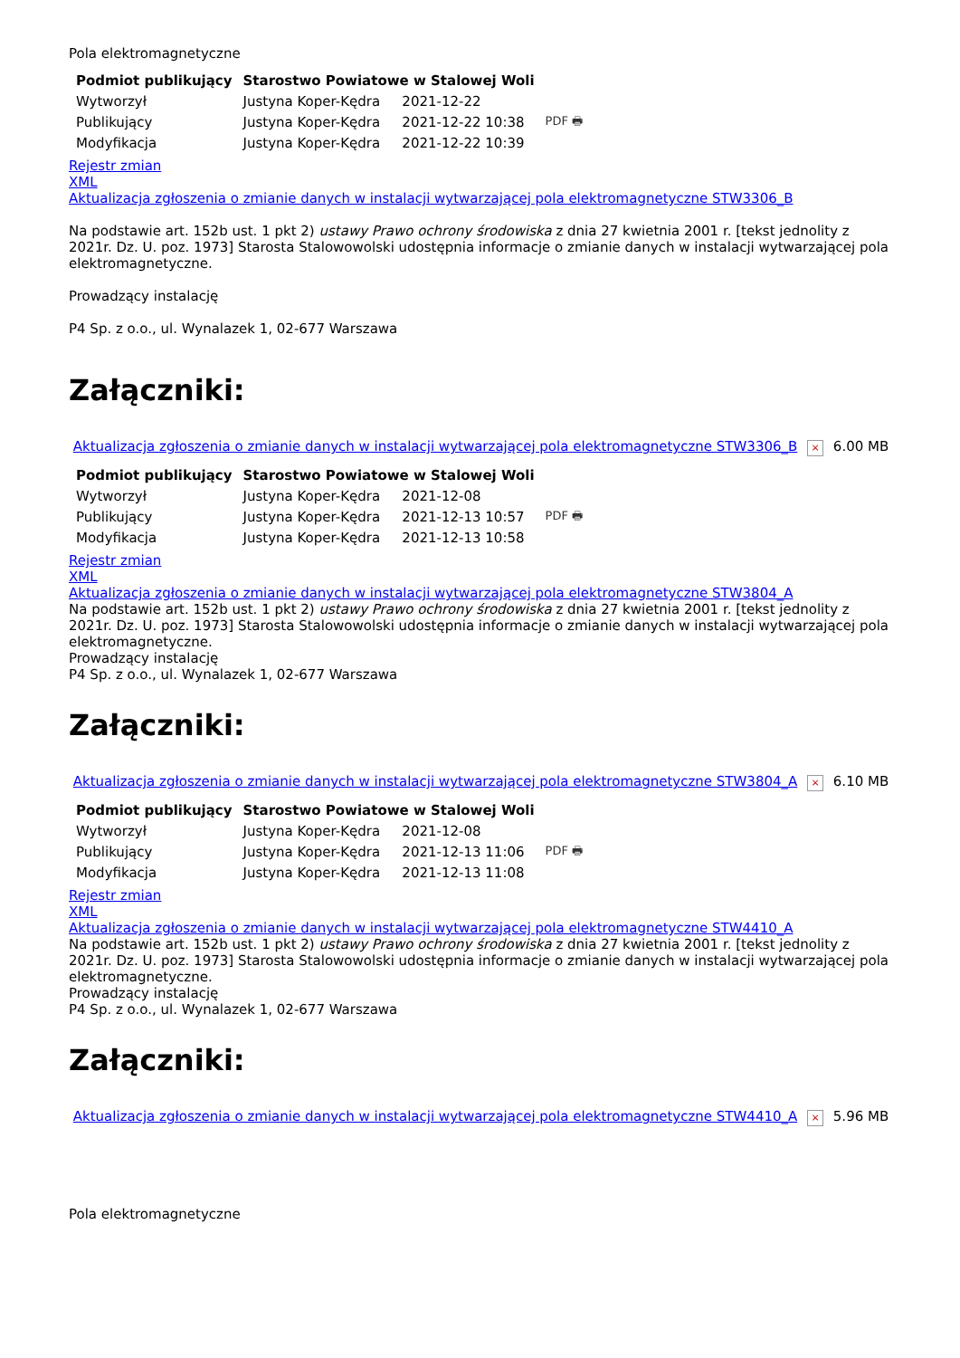Pola elektromagnetyczne
| Podmiot publikujący | Starostwo Powiatowe w Stalowej Woli | | |
| Wytworzył | Justyna Koper-Kędra | 2021-12-22 | PDF 🖶 |
| Publikujący | Justyna Koper-Kędra | 2021-12-22 10:38 | |
| Modyfikacja | Justyna Koper-Kędra | 2021-12-22 10:39 | |
Rejestr zmian
XML
Aktualizacja zgłoszenia o zmianie danych w instalacji wytwarzającej pola elektromagnetyczne STW3306_B
Na podstawie art. 152b ust. 1 pkt 2) ustawy Prawo ochrony środowiska z dnia 27 kwietnia 2001 r. [tekst jednolity z 2021r. Dz. U. poz. 1973] Starosta Stalowowolski udostępnia informacje o zmianie danych w instalacji wytwarzającej pola elektromagnetyczne.
Prowadzący instalację
P4 Sp. z o.o., ul. Wynalazek 1, 02-677 Warszawa
Załączniki:
Aktualizacja zgłoszenia o zmianie danych w instalacji wytwarzającej pola elektromagnetyczne STW3306_B × 6.00 MB
| Podmiot publikujący | Starostwo Powiatowe w Stalowej Woli | | |
| Wytworzył | Justyna Koper-Kędra | 2021-12-08 | PDF 🖶 |
| Publikujący | Justyna Koper-Kędra | 2021-12-13 10:57 | |
| Modyfikacja | Justyna Koper-Kędra | 2021-12-13 10:58 | |
Rejestr zmian
XML
Aktualizacja zgłoszenia o zmianie danych w instalacji wytwarzającej pola elektromagnetyczne STW3804_A
Na podstawie art. 152b ust. 1 pkt 2) ustawy Prawo ochrony środowiska z dnia 27 kwietnia 2001 r. [tekst jednolity z 2021r. Dz. U. poz. 1973] Starosta Stalowowolski udostępnia informacje o zmianie danych w instalacji wytwarzającej pola elektromagnetyczne.
Prowadzący instalację
P4 Sp. z o.o., ul. Wynalazek 1, 02-677 Warszawa
Załączniki:
Aktualizacja zgłoszenia o zmianie danych w instalacji wytwarzającej pola elektromagnetyczne STW3804_A × 6.10 MB
| Podmiot publikujący | Starostwo Powiatowe w Stalowej Woli | | |
| Wytworzył | Justyna Koper-Kędra | 2021-12-08 | PDF 🖶 |
| Publikujący | Justyna Koper-Kędra | 2021-12-13 11:06 | |
| Modyfikacja | Justyna Koper-Kędra | 2021-12-13 11:08 | |
Rejestr zmian
XML
Aktualizacja zgłoszenia o zmianie danych w instalacji wytwarzającej pola elektromagnetyczne STW4410_A
Na podstawie art. 152b ust. 1 pkt 2) ustawy Prawo ochrony środowiska z dnia 27 kwietnia 2001 r. [tekst jednolity z 2021r. Dz. U. poz. 1973] Starosta Stalowowolski udostępnia informacje o zmianie danych w instalacji wytwarzającej pola elektromagnetyczne.
Prowadzący instalację
P4 Sp. z o.o., ul. Wynalazek 1, 02-677 Warszawa
Załączniki:
Aktualizacja zgłoszenia o zmianie danych w instalacji wytwarzającej pola elektromagnetyczne STW4410_A × 5.96 MB
Pola elektromagnetyczne